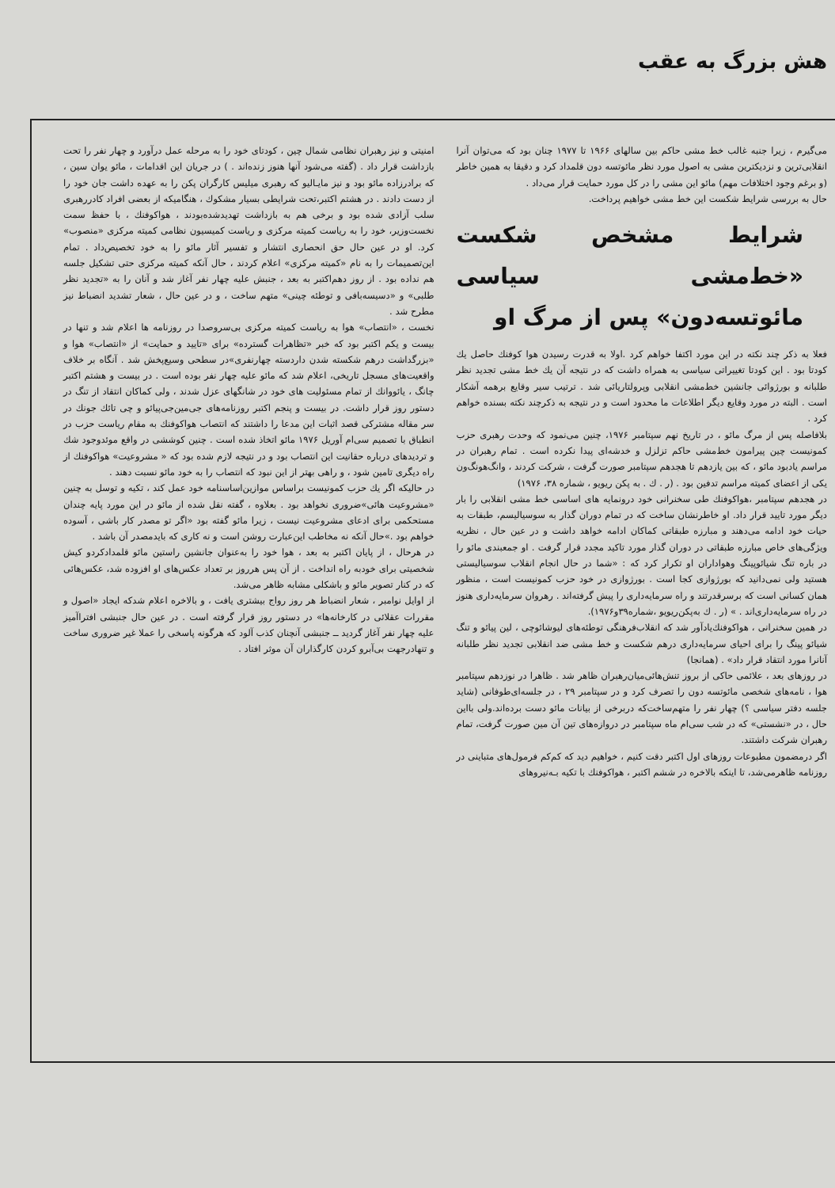هش بزرگ به عقب
می‌گیرم ، زیرا جنبه غالب خط مشی حاکم بین سالهای ۱۹۶۶ تا ۱۹۷۷ چنان بود که می‌توان آنرا انقلابی‌ترین و نزدیکترین مشی به اصول مورد نظر مائوتسه دون قلمداد کرد و دقیقا به همین خاطر (و برغم وجود اختلافات مهم) مائو این مشی را در کل مورد حمایت قرار می‌داد .
حال به بررسی شرایط شکست این خط مشی خواهیم پرداخت.
شرایط مشخص شکست «خط‌مشی سیاسی مائوتسه‌دون» پس از مرگ او
فعلا به ذکر چند نکته در این مورد اکتفا خواهم کرد .اولا به قدرت رسیدن هوا کوفنك حاصل یك کودتا بود . این کودتا تغییراتی سیاسی به همراه داشت که در نتیجه آن یك خط مشی تجدید نظر طلبانه و بورژوائی جانشین خط‌مشی انقلابی وپرولتاریائی شد . ترتیب سیر وقایع برهمه آشکار است . البته در مورد وقایع دیگر اطلاعات ما محدود است و در نتیجه به ذکرچند نکته بسنده خواهم کرد .
بلافاصله پس از مرگ مائو ، در تاریخ نهم سپتامبر ۱۹۷۶، چنین می‌نمود که وحدت رهبری حزب کمونیست چین پیرامون خط‌مشی حاکم تزلزل و خدشه‌ای پیدا نکرده است . تمام رهبران در مراسم یادبود مائو ، که بین یازدهم تا هجدهم سپتامبر صورت گرفت ، شرکت کردند ، وانگ‌هونگ‌ون یکی از اعضای کمیته مراسم تدفین بود . (ر . ك . به پکن ریویو ، شماره ۳۸، ۱۹۷۶)
در هجدهم سپتامبر ،هواکوفنك طی سخنرانی خود درونمایه های اساسی خط مشی انقلابی را بار دیگر مورد تایید قرار داد. او خاطرنشان ساخت که در تمام دوران گذار به سوسیالیسم، طبقات به حیات خود ادامه می‌دهند و مبارزه طبقاتی کماکان ادامه خواهد داشت و در عین حال ، نظریه ویژگی‌های خاص مبارزه طبقاتی در دوران گذار مورد تاکید مجدد قرار گرفت . او جمعبندی مائو را در باره تنگ شیائوپینگ وهواداران او تکرار کرد که : «شما در حال انجام انقلاب سوسیالیستی هستید ولی نمی‌دانید که بورژوازی کجا است . بورژوازی در خود حزب کمونیست است ، منظور همان کسانی است که برسرقدرتند و راه سرمایه‌داری را پیش گرفته‌اند . رهروان سرمایه‌داری هنوز در راه سرمایه‌داری‌اند . » (ر . ك به‌پکن‌ریویو ،شماره۳۹و۱۹۷۶).
در همین سخنرانی ، هواکوفنك‌یادآور شد که انقلاب‌فرهنگی توطئه‌های لیوشائوچی ، لین پیائو و تنگ شیائو پینگ را برای احیای سرمایه‌داری درهم شکست و خط مشی ضد انقلابی تجدید نظر طلبانه آنانرا مورد انتقاد قرار داد» . (همانجا)
در روزهای بعد ، علائمی حاکی از بروز تنش‌هائی‌میان‌رهبران ظاهر شد . ظاهرا در نوزدهم سپتامبر هوا ، نامه‌های شخصی مائوتسه دون را تصرف کرد و در سپتامبر ۲۹ ، در جلسه‌ای‌طوفانی (شاید جلسه دفتر سیاسی ؟) چهار نفر را متهم‌ساخت‌که دربرخی از بیانات مائو دست برده‌اند.ولی بااین حال ، در «نشستی» که در شب سی‌ام ماه سپتامبر در دروازه‌های تین آن مین صورت گرفت، تمام رهبران شرکت داشتند.
اگر درمضمون مطبوعات روزهای اول اکتبر دقت کنیم ، خواهیم دید که کم‌کم فرمول‌های متباینی در روزنامه ظاهرمی‌شد، تا اینکه بالاخره در ششم اکتبر ، هواکوفنك با تکیه بـه‌نیروهای
امنیتی و نیز رهبران نظامی شمال چین ، کودتای خود را به مرحله عمل درآورد و چهار نفر را تحت بازداشت قرار داد . (گفته می‌شود آنها هنوز زنده‌اند . ) در جریان این اقدامات ، مائو یوان سین ، که برادرزاده مائو بود و نیز مایـالیو که رهبری میلیس کارگران پکن را به عهده داشت جان خود را از دست دادند . در هشتم اکتبر،تحت شرایطی بسیار مشکوك ، هنگامیکه از بعضی افراد کادررهبری سلب آزادی شده بود و برخی هم به بازداشت تهدیدشده‌بودند ، هواکوفنك ، با حفظ سمت نخست‌وزیر، خود را به ریاست کمیته مرکزی و ریاست کمیسیون نظامی کمیته مرکزی «منصوب» کرد. او در عین حال حق انحصاری انتشار و تفسیر آثار مائو را به خود تخصیص‌داد . تمام این‌تصمیمات را به نام «کمیته مرکزی» اعلام کردند ، حال آنکه کمیته مرکزی حتی تشکیل جلسه هم نداده بود . از روز دهم‌اکتبر به بعد ، جنبش علیه چهار نفر آغاز شد و آنان را به «تجدید نظر طلبی» و «دسیسه‌بافی و توطئه چینی» متهم ساخت ، و در عین حال ، شعار تشدید انضباط نیز مطرح شد .
نخست ، «انتصاب» هوا به ریاست کمیته مرکزی بی‌سروصدا در روزنامه ها اعلام شد و تنها در بیست و یکم اکتبر بود که خبر «تظاهرات گسترده» برای «تایید و حمایت» از «انتصاب» هوا و «بزرگداشت درهم شکسته شدن داردسته چهارنفری»در سطحی وسیع‌پخش شد . آنگاه بر خلاف واقعیت‌های مسجل تاریخی، اعلام شد که مائو علیه چهار نفر بوده است . در بیست و هشتم اکتبر چانگ ، یائووانك از تمام مسئولیت های خود در شانگهای عزل شدند ، ولی کماکان انتقاد از تنگ در دستور روز قرار داشت. در بیست و پنجم اکتبر روزنامه‌های جی‌مین‌جی‌پیائو و چی تائك جونك در سر مقاله مشترکی قصد اثبات این مدعا را داشتند که انتصاب هواکوفنك به مقام ریاست حزب در انطباق با تصمیم سی‌ام آوریل ۱۹۷۶ مائو اتخاذ شده است . چنین کوششی در واقع موئدوجود شك و تردیدهای درباره حقانیت این انتصاب بود و در نتیجه لازم شده بود که « مشروعیت» هواکوفنك از راه دیگری تامین شود ، و راهی بهتر از این نبود که انتصاب را به خود مائو نسبت دهند .
در حالیکه اگر یك حزب کمونیست براساس موازین‌اساسنامه خود عمل کند ، تکیه و توسل به چنین «مشروعیت هائی»ضروری نخواهد بود . بعلاوه ، گفته نقل شده از مائو در این مورد پایه چندان مستحکمی برای ادعای مشروعیت نیست ، زیرا مائو گفته بود «اگر تو مصدر کار باشی ، آسوده خواهم بود .»حال آنکه نه مخاطب این‌عبارت روشن است و نه کاری که بایدمصدر آن باشد .
در هرحال ، از پایان اکتبر به بعد ، هوا خود را به‌عنوان جانشین راستین مائو قلمدادکردو کیش شخصیتی برای خودبه راه انداخت . از آن پس هرروز بر تعداد عکس‌های او افزوده شد، عکس‌هائی که در کنار تصویر مائو و باشکلی مشابه ظاهر می‌شد.
از اوایل نوامبر ، شعار انضباط هر روز رواج بیشتری یافت ، و بالاخره اعلام شدکه ایجاد «اصول و مقررات عقلائی در کارخانه‌ها» در دستور روز قرار گرفته است . در عین حال جنبشی افتراآمیز علیه چهار نفر آغاز گردید ــ جنبشی آنچنان کذب آلود که هرگونه پاسخی را عملا غیر ضروری ساخت و تنهادرجهت بی‌آبرو کردن کارگذاران آن موثر افتاد .